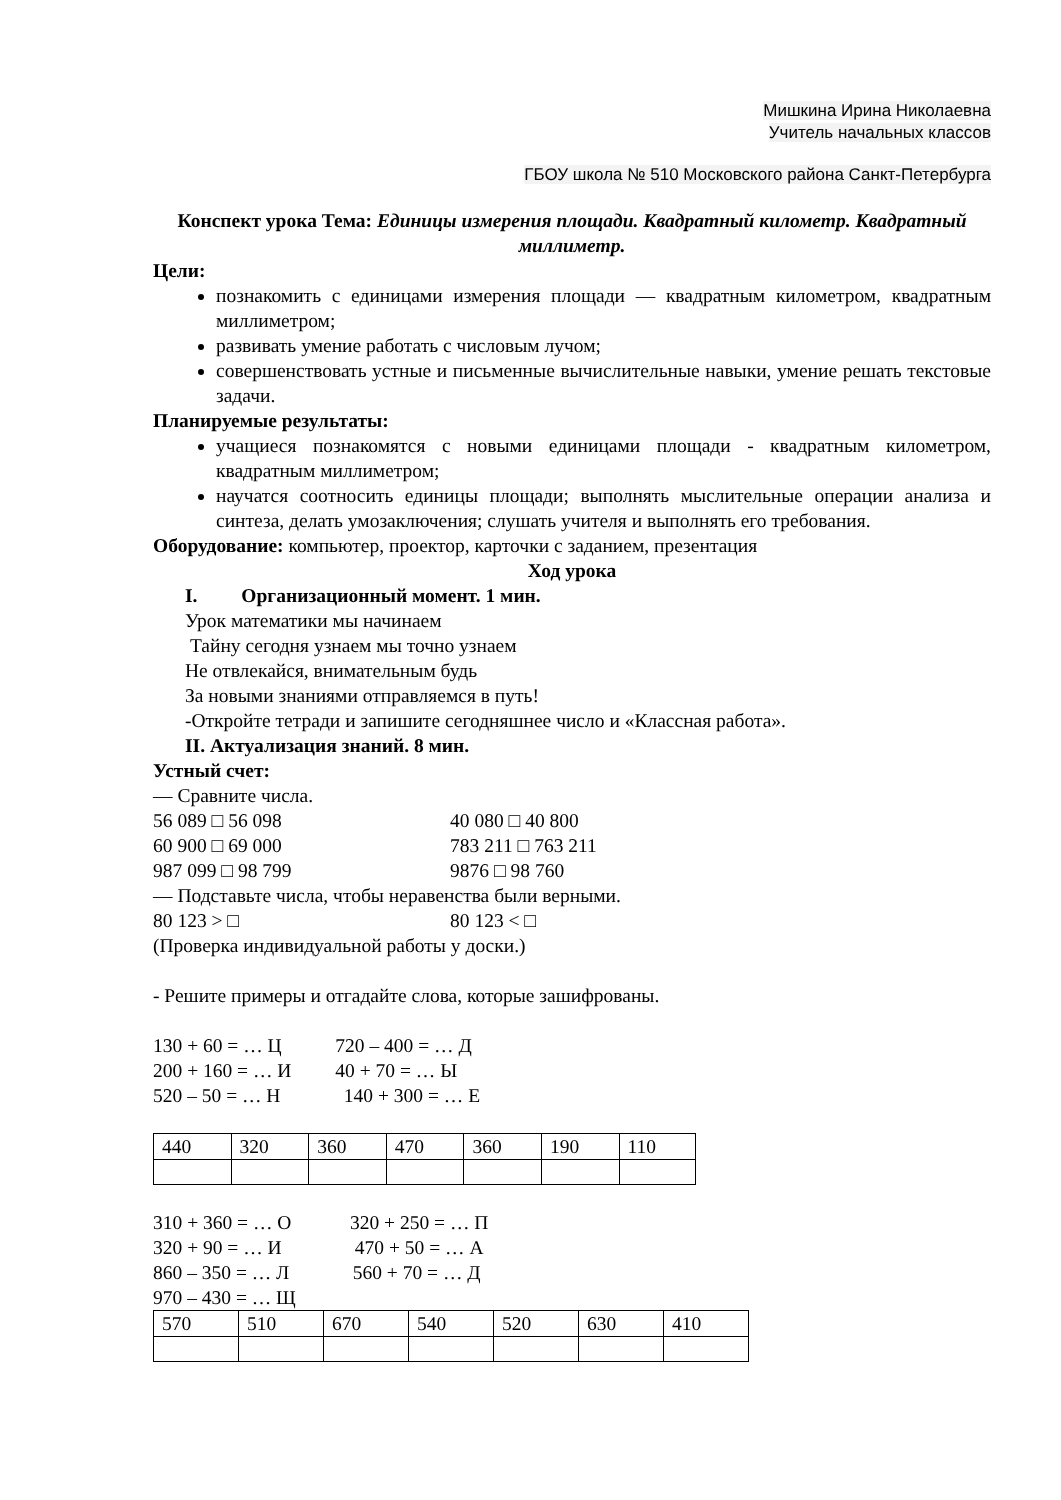Мишкина Ирина Николаевна
Учитель начальных классов
ГБОУ школа № 510 Московского района Санкт-Петербурга
Конспект урока Тема: Единицы измерения площади. Квадратный километр. Квадратный миллиметр.
Цели:
познакомить с единицами измерения площади — квадратным километром, квадратным миллиметром;
развивать умение работать с числовым лучом;
совершенствовать устные и письменные вычислительные навыки, умение решать текстовые задачи.
Планируемые результаты:
учащиеся познакомятся с новыми единицами площади - квадратным километром, квадратным миллиметром;
научатся соотносить единицы площади; выполнять мыслительные операции анализа и синтеза, делать умозаключения; слушать учителя и выполнять его требования.
Оборудование: компьютер, проектор, карточки с заданием, презентация
Ход урока
I. Организационный момент. 1 мин.
Урок математики мы начинаем
Тайну сегодня узнаем мы точно узнаем
Не отвлекайся, внимательным будь
За новыми знаниями отправляемся в путь!
-Откройте тетради и запишите сегодняшнее число и «Классная работа».
II. Актуализация знаний. 8 мин.
Устный счет:
— Сравните числа.
56 089 □ 56 098 40 080 □ 40 800
60 900 □ 69 000 783 211 □ 763 211
987 099 □ 98 799 9876 □ 98 760
— Подставьте числа, чтобы неравенства были верными.
80 123 > □ 80 123 < □
(Проверка индивидуальной работы у доски.)
- Решите примеры и отгадайте слова, которые зашифрованы.
130 + 60 = … Ц 720 – 400 = … Д
200 + 160 = … И 40 + 70 = … Ы
520 – 50 = … Н 140 + 300 = … Е
| 440 | 320 | 360 | 470 | 360 | 190 | 110 |
310 + 360 = … О 320 + 250 = … П
320 + 90 = … И 470 + 50 = … А
860 – 350 = … Л 560 + 70 = … Д
970 – 430 = … Щ
| 570 | 510 | 670 | 540 | 520 | 630 | 410 |